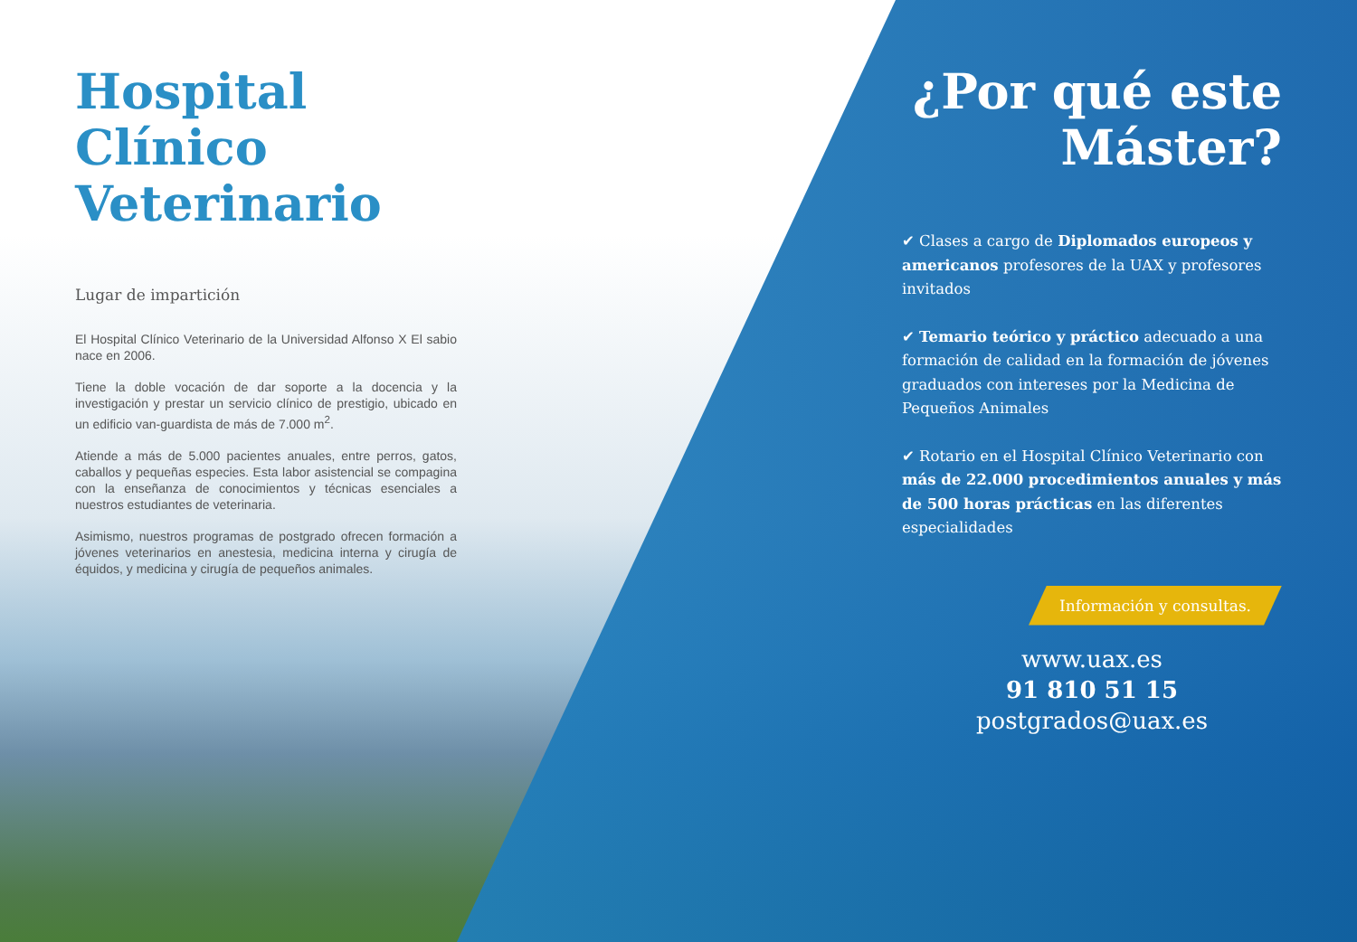Hospital Clínico Veterinario
Lugar de impartición
El Hospital Clínico Veterinario de la Universidad Alfonso X El sabio nace en 2006.
Tiene la doble vocación de dar soporte a la docencia y la investigación y prestar un servicio clínico de prestigio, ubicado en un edificio van-guardista de más de 7.000 m<sup>2</sup>.
Atiende a más de 5.000 pacientes anuales, entre perros, gatos, caballos y pequeñas especies. Esta labor asistencial se compagina con la enseñanza de conocimientos y técnicas esenciales a nuestros estudiantes de veterinaria.
Asimismo, nuestros programas de postgrado ofrecen formación a jóvenes veterinarios en anestesia, medicina interna y cirugía de équidos, y medicina y cirugía de pequeños animales.
¿Por qué este Máster?
✔ Clases a cargo de Diplomados europeos y americanos profesores de la UAX y profesores invitados
✔ Temario teórico y práctico adecuado a una formación de calidad en la formación de jóvenes graduados con intereses por la Medicina de Pequeños Animales
✔ Rotario en el Hospital Clínico Veterinario con más de 22.000 procedimientos anuales y más de 500 horas prácticas en las diferentes especialidades
Información y consultas.
www.uax.es
91 810 51 15
postgrados@uax.es